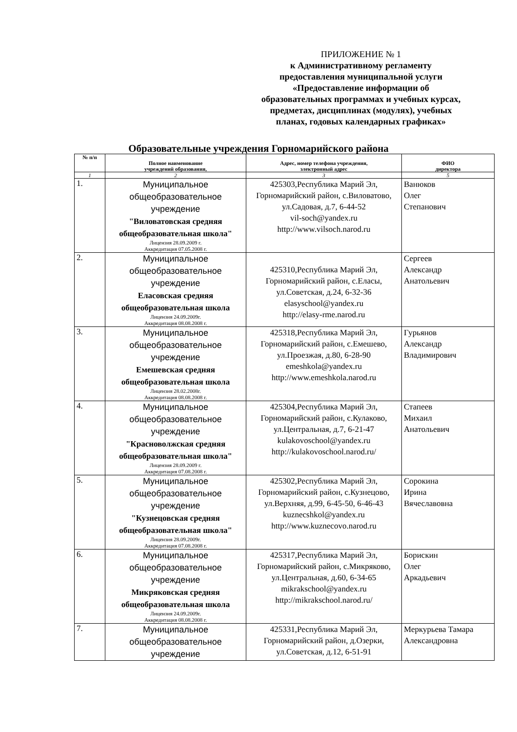ПРИЛОЖЕНИЕ № 1
к Административному регламенту
предоставления муниципальной услуги
«Предоставление информации об
образовательных программах и учебных курсах,
предметах, дисциплинах (модулях), учебных
планах, годовых календарных графиках»
Образовательные учреждения Горномарийского района
| № п/п | Полное наименование учреждений образования, | Адрес, номер телефона учреждения, электронный адрес | ФИО директора |
| --- | --- | --- | --- |
| 1 | 2 | 3 | 5 |
| 1. | Муниципальное общеобразовательное учреждение "Виловатовская средняя общеобразовательная школа" Лицензия 28.09.2009 г. Аккредитация 07.05.2008 г. | 425303,Республика Марий Эл, Горномарийский район, с.Виловатово, ул.Садовая, д.7, 6-44-52 vil-soch@yandex.ru http://www.vilsoch.narod.ru | Ванюков Олег Степанович |
| 2. | Муниципальное общеобразовательное учреждение Еласовская средняя общеобразовательная школа Лицензия 24.09.2009г. Аккредитация 08.08.2008 г. | 425310,Республика Марий Эл, Горномарийский район, с.Еласы, ул.Советская, д.24, 6-32-36 elasyschool@yandex.ru http://elasy-rme.narod.ru | Сергеев Александр Анатольевич |
| 3. | Муниципальное общеобразовательное учреждение Емешевская средняя общеобразовательная школа Лицензия 28.02.2008г. Аккредитация 08.08.2008 г. | 425318,Республика Марий Эл, Горномарийский район, с.Емешево, ул.Проезжая, д.80, 6-28-90 emeshkola@yandex.ru http://www.emeshkola.narod.ru | Гурьянов Александр Владимирович |
| 4. | Муниципальное общеобразовательное учреждение "Красноволжская средняя общеобразовательная школа" Лицензия 28.09.2009 г. Аккредитация 07.08.2008 г. | 425304,Республика Марий Эл, Горномарийский район, с.Кулаково, ул.Центральная, д.7, 6-21-47 kulakovoschool@yandex.ru http://kulakovoschool.narod.ru/ | Стапеев Михаил Анатольевич |
| 5. | Муниципальное общеобразовательное учреждение "Кузнецовская средняя общеобразовательная школа" Лицензия 28.09.2009г. Аккредитация 07.08.2008 г. | 425302,Республика Марий Эл, Горномарийский район, с.Кузнецово, ул.Верхняя, д.99, 6-45-50, 6-46-43 kuznecshkol@yandex.ru http://www.kuznecovo.narod.ru | Сорокина Ирина Вячеславовна |
| 6. | Муниципальное общеобразовательное учреждение Микряковская средняя общеобразовательная школа Лицензия 24.09.2009г. Аккредитация 08.08.2008 г. | 425317,Республика Марий Эл, Горномарийский район, с.Микряково, ул.Центральная, д.60, 6-34-65 mikrakschool@yandex.ru http://mikrakschool.narod.ru/ | Борискин Олег Аркадьевич |
| 7. | Муниципальное общеобразовательное учреждение | 425331,Республика Марий Эл, Горномарийский район, д.Озерки, ул.Советская, д.12, 6-51-91 | Меркурьева Тамара Александровна |